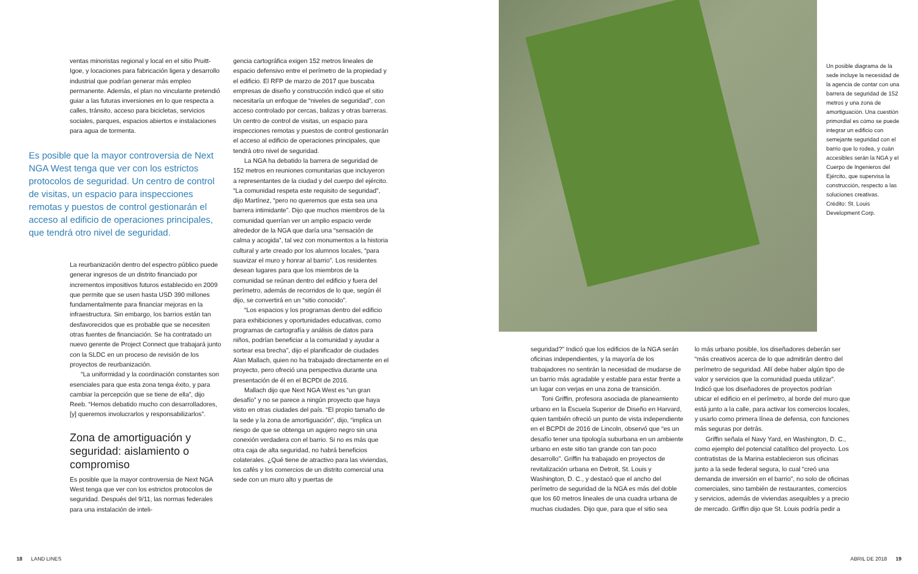ventas minoristas regional y local en el sitio Pruitt-Igoe, y locaciones para fabricación ligera y desarrollo industrial que podrían generar más empleo permanente. Además, el plan no vinculante pretendió guiar a las futuras inversiones en lo que respecta a calles, tránsito, acceso para bicicletas, servicios sociales, parques, espacios abiertos e instalaciones para agua de tormenta.
Es posible que la mayor controversia de Next NGA West tenga que ver con los estrictos protocolos de seguridad. Un centro de control de visitas, un espacio para inspecciones remotas y puestos de control gestionarán el acceso al edificio de operaciones principales, que tendrá otro nivel de seguridad.
La reurbanización dentro del espectro público puede generar ingresos de un distrito financiado por incrementos impositivos futuros establecido en 2009 que permite que se usen hasta USD 390 millones fundamentalmente para financiar mejoras en la infraestructura. Sin embargo, los barrios están tan desfavorecidos que es probable que se necesiten otras fuentes de financiación. Se ha contratado un nuevo gerente de Project Connect que trabajará junto con la SLDC en un proceso de revisión de los proyectos de reurbanización.
“La uniformidad y la coordinación constantes son esenciales para que esta zona tenga éxito, y para cambiar la percepción que se tiene de ella”, dijo Reeb. “Hemos debatido mucho con desarrolladores, [y] queremos involucrarlos y responsabilizarlos”.
Zona de amortiguación y seguridad: aislamiento o compromiso
Es posible que la mayor controversia de Next NGA West tenga que ver con los estrictos protocolos de seguridad. Después del 9/11, las normas federales para una instalación de inteli-
gencia cartográfica exigen 152 metros lineales de espacio defensivo entre el perímetro de la propiedad y el edificio. El RFP de marzo de 2017 que buscaba empresas de diseño y construcción indicó que el sitio necesitaría un enfoque de “niveles de seguridad”, con acceso controlado por cercas, balizas y otras barreras. Un centro de control de visitas, un espacio para inspecciones remotas y puestos de control gestionarán el acceso al edificio de operaciones principales, que tendrá otro nivel de seguridad.
La NGA ha debatido la barrera de seguridad de 152 metros en reuniones comunitarias que incluyeron a representantes de la ciudad y del cuerpo del ejército. “La comunidad respeta este requisito de seguridad”, dijo Martínez, “pero no queremos que esta sea una barrera intimidante”. Dijo que muchos miembros de la comunidad querrían ver un amplio espacio verde alrededor de la NGA que daría una “sensación de calma y acogida”, tal vez con monumentos a la historia cultural y arte creado por los alumnos locales, “para suavizar el muro y honrar al barrio”. Los residentes desean lugares para que los miembros de la comunidad se reúnan dentro del edificio y fuera del perímetro, además de recorridos de lo que, según él dijo, se convertirá en un “sitio conocido”.
“Los espacios y los programas dentro del edificio para exhibiciones y oportunidades educativas, como programas de cartografía y análisis de datos para niños, podrían beneficiar a la comunidad y ayudar a sortear esa brecha”, dijo el planificador de ciudades Alan Mallach, quien no ha trabajado directamente en el proyecto, pero ofreció una perspectiva durante una presentación de él en el BCPDI de 2016.
Mallach dijo que Next NGA West es “un gran desafío” y no se parece a ningún proyecto que haya visto en otras ciudades del país. “El propio tamaño de la sede y la zona de amortiguación”, dijo, “implica un riesgo de que se obtenga un agujero negro sin una conexión verdadera con el barrio. Si no es más que otra caja de alta seguridad, no habrá beneficios colaterales. ¿Qué tiene de atractivo para las viviendas, los cafés y los comercios de un distrito comercial una sede con un muro alto y puertas de
Un posible diagrama de la sede incluye la necesidad de la agencia de contar con una barrera de seguridad de 152 metros y una zona de amortiguación. Una cuestión primordial es cómo se puede integrar un edificio con semejante seguridad con el barrio que lo rodea, y cuán accesibles serán la NGA y el Cuerpo de Ingenieros del Ejército, que supervisa la construcción, respecto a las soluciones creativas. Crédito: St. Louis Development Corp.
seguridad?” Indicó que los edificios de la NGA serán oficinas independientes, y la mayoría de los trabajadores no sentirán la necesidad de mudarse de un barrio más agradable y estable para estar frente a un lugar con verjas en una zona de transición.
Toni Griffin, profesora asociada de planeamiento urbano en la Escuela Superior de Diseño en Harvard, quien también ofreció un punto de vista independiente en el BCPDI de 2016 de Lincoln, observó que “es un desafío tener una tipología suburbana en un ambiente urbano en este sitio tan grande con tan poco desarrollo”. Griffin ha trabajado en proyectos de revitalización urbana en Detroit, St. Louis y Washington, D. C., y destacó que el ancho del perímetro de seguridad de la NGA es más del doble que los 60 metros lineales de una cuadra urbana de muchas ciudades. Dijo que, para que el sitio sea
lo más urbano posible, los diseñadores deberán ser “más creativos acerca de lo que admitirán dentro del perímetro de seguridad. Allí debe haber algún tipo de valor y servicios que la comunidad pueda utilizar”. Indicó que los diseñadores de proyectos podrían ubicar el edificio en el perímetro, al borde del muro que está junto a la calle, para activar los comercios locales, y usarlo como primera línea de defensa, con funciones más seguras por detrás.
Griffin señala el Navy Yard, en Washington, D. C., como ejemplo del potencial catalítico del proyecto. Los contratistas de la Marina establecieron sus oficinas junto a la sede federal segura, lo cual “creó una demanda de inversión en el barrio”, no solo de oficinas comerciales, sino también de restaurantes, comercios y servicios, además de viviendas asequibles y a precio de mercado. Griffin dijo que St. Louis podría pedir a
18 LAND LINES ABRIL DE 2018 19